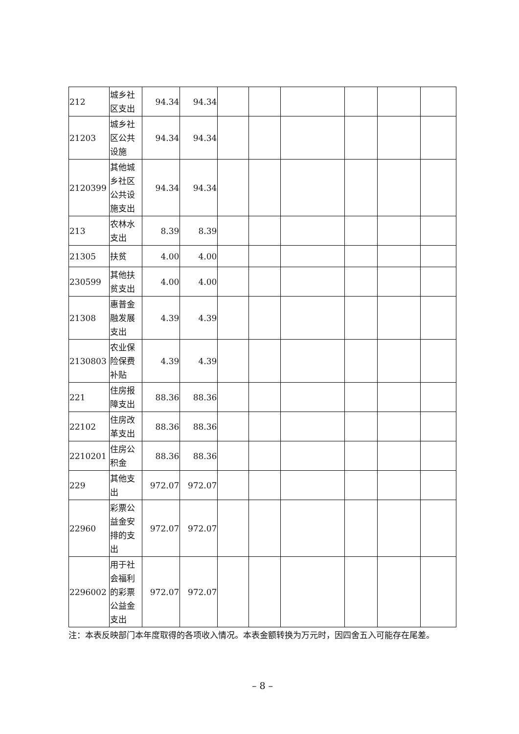| 212 | 城乡社区支出 | 94.34 | 94.34 | | | | | | |
| 21203 | 城乡社区公共设施 | 94.34 | 94.34 | | | | | | |
| 2120399 | 其他城乡社区公共设施支出 | 94.34 | 94.34 | | | | | | |
| 213 | 农林水支出 | 8.39 | 8.39 | | | | | | |
| 21305 | 扶贫 | 4.00 | 4.00 | | | | | | |
| 230599 | 其他扶贫支出 | 4.00 | 4.00 | | | | | | |
| 21308 | 惠普金融发展支出 | 4.39 | 4.39 | | | | | | |
| 2130803 | 农业保险保费补贴 | 4.39 | 4.39 | | | | | | |
| 221 | 住房报障支出 | 88.36 | 88.36 | | | | | | |
| 22102 | 住房改革支出 | 88.36 | 88.36 | | | | | | |
| 2210201 | 住房公积金 | 88.36 | 88.36 | | | | | | |
| 229 | 其他支出 | 972.07 | 972.07 | | | | | | |
| 22960 | 彩票公益金安排的支出 | 972.07 | 972.07 | | | | | | |
| 2296002 | 用于社会福利的彩票公益金支出 | 972.07 | 972.07 | | | | | | |
注：本表反映部门本年度取得的各项收入情况。本表金额转换为万元时，因四舍五入可能存在尾差。
– 8 –